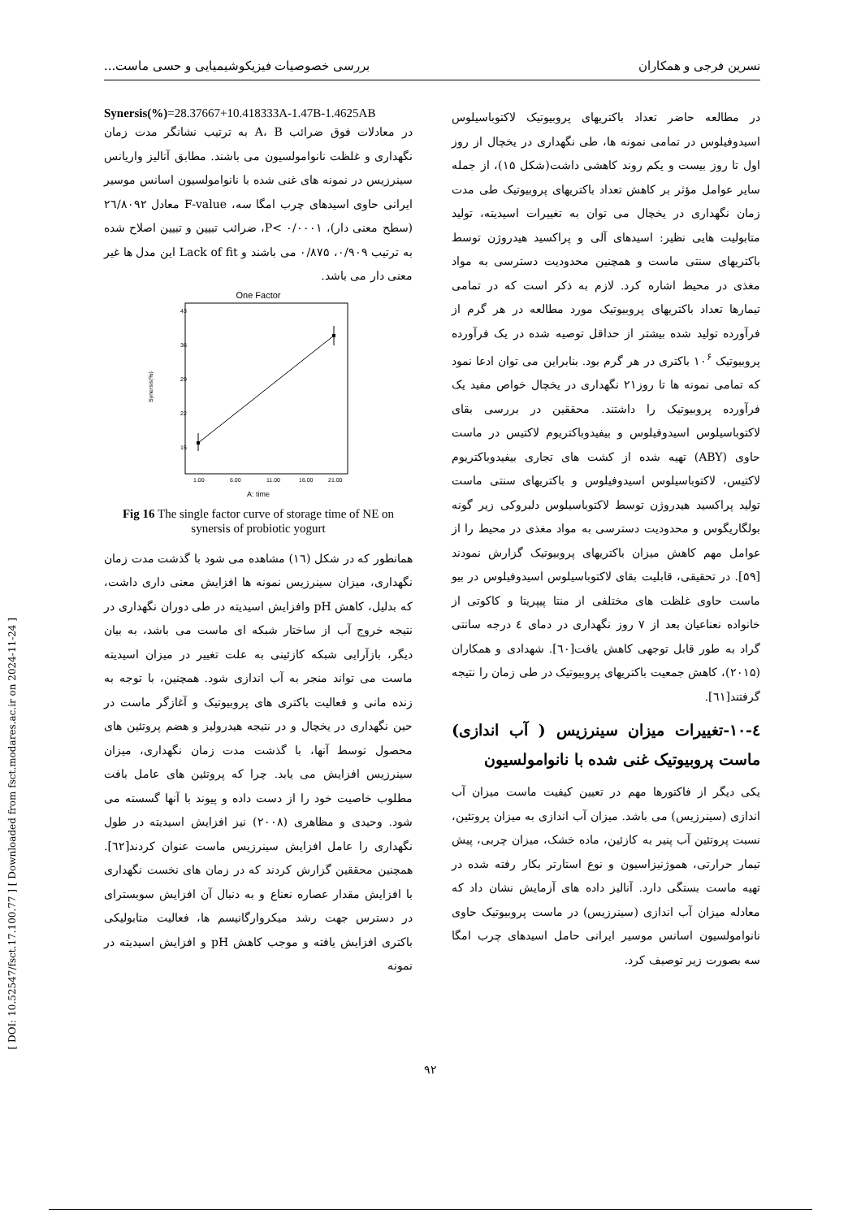[ DOI: 10.52547/fsct.17.100.77 ] [ Downloaded from fsct.modares.ac.ir on 2024-11-24 ]
نسرین فرجی و همکاران بررسی خصوصیات فیزیکوشیمیایی و حسی ماست...
در مطالعه حاضر تعداد باکتریهای پروبیوتیک لاکتوباسیلوس اسیدوفیلوس در تمامی نمونه ها، طی نگهداری در یخچال از روز اول تا روز بیست و یکم روند کاهشی داشت(شکل ۱۵)، از جمله سایر عوامل مؤثر بر کاهش تعداد باکتریهای پروبیوتیک طی مدت زمان نگهداری در یخچال می توان به تغییرات اسیدیته، تولید متابولیت هایی نظیر: اسیدهای آلی و پراکسید هیدروژن توسط باکتریهای سنتی ماست و همچنین محدودیت دسترسی به مواد مغذی در محیط اشاره کرد. لازم به ذکر است که در تمامی تیمارها تعداد باکتریهای پروبیوتیک مورد مطالعه در هر گرم از فرآورده تولید شده بیشتر از حداقل توصیه شده در یک فرآورده پروبیوتیک ۱۰<sup>۶</sup> باکتری در هر گرم بود. بنابراین می توان ادعا نمود که تمامی نمونه ها تا روز۲۱ نگهداری در یخچال خواص مفید یک فرآورده پروبیوتیک را داشتند. محققین در بررسی بقای لاکتوباسیلوس اسیدوفیلوس و بیفیدوباکتریوم لاکتیس در ماست حاوی (ABY) تهیه شده از کشت های تجاری بیفیدوباکتریوم لاکتیس، لاکتوباسیلوس اسیدوفیلوس و باکتریهای سنتی ماست تولید پراکسید هیدروژن توسط لاکتوباسیلوس دلبروکی زیر گونه بولگاریگوس و محدودیت دسترسی به مواد مغذی در محیط را از عوامل مهم کاهش میزان باکتریهای پروبیوتیک گزارش نمودند [۵۹]. در تحقیقی، قابلیت بقای لاکتوباسیلوس اسیدوفیلوس در بیو ماست حاوی غلظت های مختلفی از منتا پیپریتا و کاکوتی از خانواده نعناعیان بعد از ۷ روز نگهداری در دمای ٤ درجه سانتی گراد به طور قابل توجهی کاهش یافت[٦٠]. شهدادی و همکاران (۲۰۱۵)، کاهش جمعیت باکتریهای پروبیوتیک در طی زمان را نتیجه گرفتند[٦١].
٤-۱۰-تغییرات میزان سینرزیس ( آب اندازی) ماست پروبیوتیک غنی شده با نانوامولسیون
یکی دیگر از فاکتورها مهم در تعیین کیفیت ماست میزان آب اندازی (سینرزیس) می باشد. میزان آب اندازی به میزان پروتئین، نسبت پروتئین آب پنیر به کازئین، ماده خشک، میزان چربی، پیش تیمار حرارتی، هموژنیزاسیون و نوع استارتر بکار رفته شده در تهیه ماست بستگی دارد. آنالیز داده های آزمایش نشان داد که معادله میزان آب اندازی (سینرزیس) در ماست پروبیوتیک حاوی نانوامولسیون اسانس موسیر ایرانی حامل اسیدهای چرب امگا سه بصورت زیر توصیف کرد.
Synersis(%)=28.37667+10.418333A-1.47B-1.4625AB
در معادلات فوق ضرائب A، B به ترتیب نشانگر مدت زمان نگهداری و غلظت نانوامولسیون می باشند. مطابق آنالیز واریانس سینرزیس در نمونه های غنی شده با نانوامولسیون اسانس موسیر ایرانی حاوی اسیدهای چرب امگا سه، F-value معادل ۲٦/۸۰۹۲ (سطح معنی دار)، P< ۰/۰۰۰۱، ضرائب تبیین و تبیین اصلاح شده به ترتیب ۰/۹۰۹، ۰/۸۷۵ می باشند و Lack of fit این مدل ها غیر معنی دار می باشد.
One Factor
43
36
29
22
15
Synersis(%)
1.00
6.00
11.00
16.00
21.00
A: time
Fig 16 The single factor curve of storage time of NE on synersis of probiotic yogurt
همانطور که در شکل (۱٦) مشاهده می شود با گذشت مدت زمان نگهداری، میزان سینرزیس نمونه ها افزایش معنی داری داشت، که بدلیل، کاهش pH وافزایش اسیدیته در طی دوران نگهداری در نتیجه خروج آب از ساختار شبکه ای ماست می باشد، به بیان دیگر، بازآرایی شبکه کازئینی به علت تغییر در میزان اسیدیته ماست می تواند منجر به آب اندازی شود. همچنین، با توجه به زنده مانی و فعالیت باکتری های پروبیوتیک و آغازگر ماست در حین نگهداری در یخچال و در نتیجه هیدرولیز و هضم پروتئین های محصول توسط آنها، با گذشت مدت زمان نگهداری، میزان سینرزیس افزایش می یابد. چرا که پروتئین های عامل بافت مطلوب خاصیت خود را از دست داده و پیوند با آنها گسسته می شود. وحیدی و مظاهری (۲۰۰۸) نیز افزایش اسیدیته در طول نگهداری را عامل افزایش سینرزیس ماست عنوان کردند[٦۲]. همچنین محققین گزارش کردند که در زمان های نخست نگهداری با افزایش مقدار عصاره نعناع و به دنبال آن افزایش سوبسترای در دسترس جهت رشد میکروارگانیسم ها، فعالیت متابولیکی باکتری افزایش یافته و موجب کاهش pH و افزایش اسیدیته در نمونه
۹۲